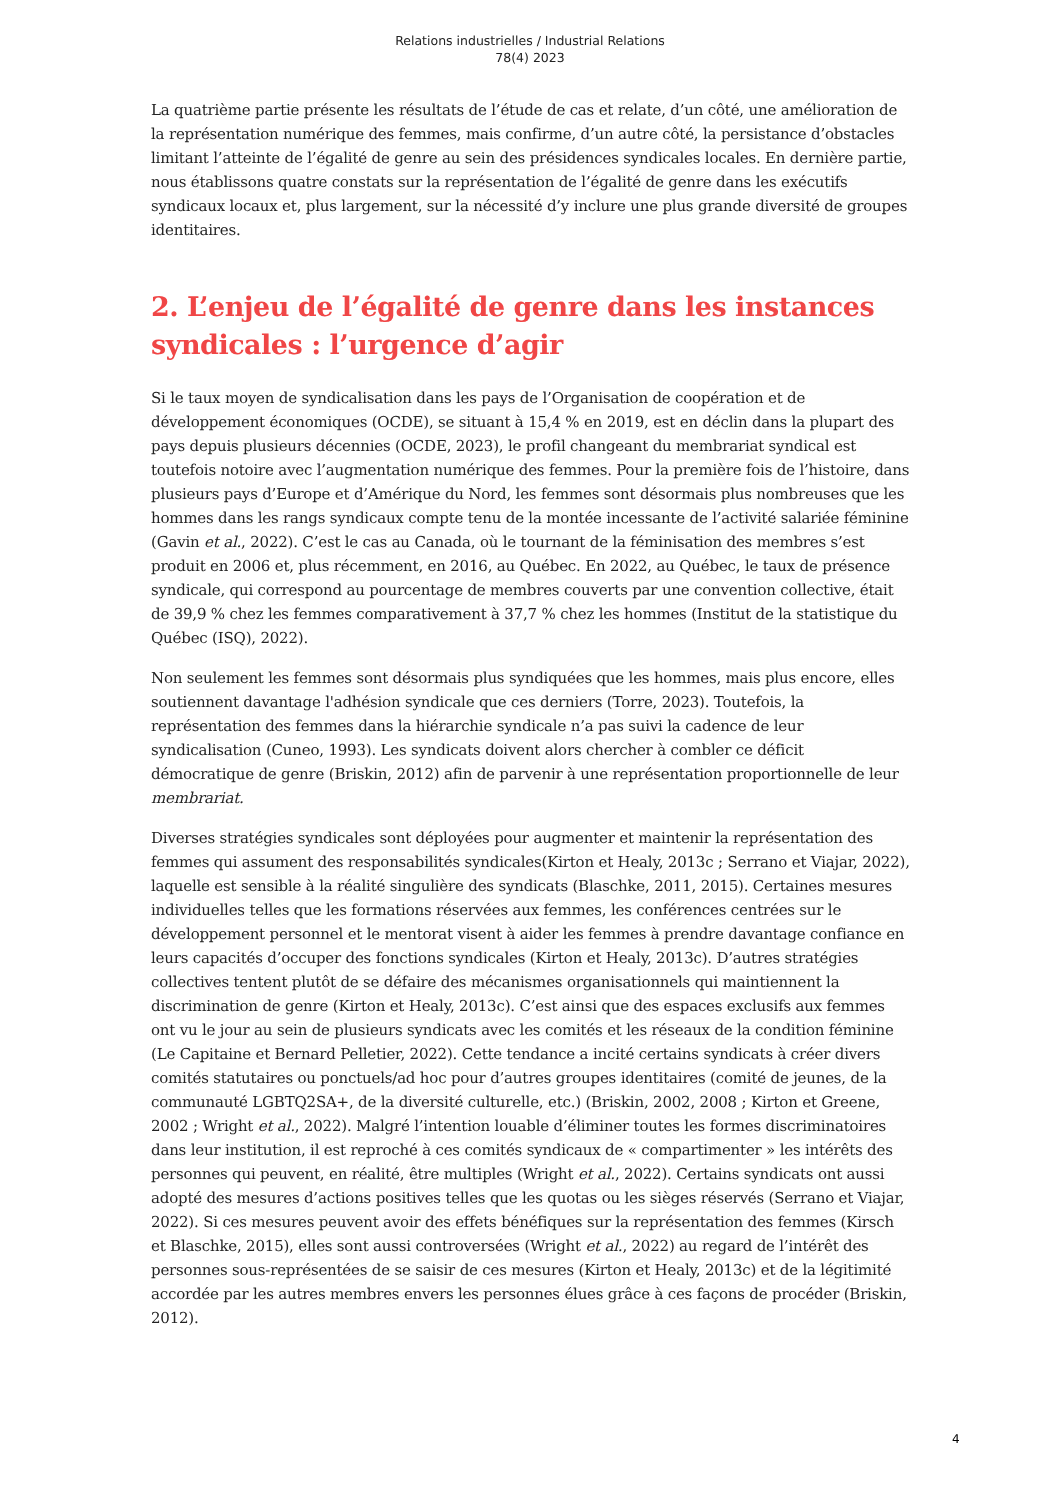Relations industrielles / Industrial Relations
78(4) 2023
La quatrième partie présente les résultats de l’étude de cas et relate, d’un côté, une amélioration de la représentation numérique des femmes, mais confirme, d’un autre côté, la persistance d’obstacles limitant l’atteinte de l’égalité de genre au sein des présidences syndicales locales. En dernière partie, nous établissons quatre constats sur la représentation de l’égalité de genre dans les exécutifs syndicaux locaux et, plus largement, sur la nécessité d’y inclure une plus grande diversité de groupes identitaires.
2. L’enjeu de l’égalité de genre dans les instances syndicales : l’urgence d’agir
Si le taux moyen de syndicalisation dans les pays de l’Organisation de coopération et de développement économiques (OCDE), se situant à 15,4 % en 2019, est en déclin dans la plupart des pays depuis plusieurs décennies (OCDE, 2023), le profil changeant du membrariat syndical est toutefois notoire avec l’augmentation numérique des femmes. Pour la première fois de l’histoire, dans plusieurs pays d’Europe et d’Amérique du Nord, les femmes sont désormais plus nombreuses que les hommes dans les rangs syndicaux compte tenu de la montée incessante de l’activité salariée féminine (Gavin et al., 2022). C’est le cas au Canada, où le tournant de la féminisation des membres s’est produit en 2006 et, plus récemment, en 2016, au Québec. En 2022, au Québec, le taux de présence syndicale, qui correspond au pourcentage de membres couverts par une convention collective, était de 39,9 % chez les femmes comparativement à 37,7 % chez les hommes (Institut de la statistique du Québec (ISQ), 2022).
Non seulement les femmes sont désormais plus syndiquées que les hommes, mais plus encore, elles soutiennent davantage l'adhésion syndicale que ces derniers (Torre, 2023). Toutefois, la représentation des femmes dans la hiérarchie syndicale n’a pas suivi la cadence de leur syndicalisation (Cuneo, 1993). Les syndicats doivent alors chercher à combler ce déficit démocratique de genre (Briskin, 2012) afin de parvenir à une représentation proportionnelle de leur membrariat.
Diverses stratégies syndicales sont déployées pour augmenter et maintenir la représentation des femmes qui assument des responsabilités syndicales(Kirton et Healy, 2013c ; Serrano et Viajar, 2022), laquelle est sensible à la réalité singulière des syndicats (Blaschke, 2011, 2015). Certaines mesures individuelles telles que les formations réservées aux femmes, les conférences centrées sur le développement personnel et le mentorat visent à aider les femmes à prendre davantage confiance en leurs capacités d’occuper des fonctions syndicales (Kirton et Healy, 2013c). D’autres stratégies collectives tentent plutôt de se défaire des mécanismes organisationnels qui maintiennent la discrimination de genre (Kirton et Healy, 2013c). C’est ainsi que des espaces exclusifs aux femmes ont vu le jour au sein de plusieurs syndicats avec les comités et les réseaux de la condition féminine (Le Capitaine et Bernard Pelletier, 2022). Cette tendance a incité certains syndicats à créer divers comités statutaires ou ponctuels/ad hoc pour d’autres groupes identitaires (comité de jeunes, de la communauté LGBTQ2SA+, de la diversité culturelle, etc.) (Briskin, 2002, 2008 ; Kirton et Greene, 2002 ; Wright et al., 2022). Malgré l’intention louable d’éliminer toutes les formes discriminatoires dans leur institution, il est reproché à ces comités syndicaux de « compartimenter » les intérêts des personnes qui peuvent, en réalité, être multiples (Wright et al., 2022). Certains syndicats ont aussi adopté des mesures d’actions positives telles que les quotas ou les sièges réservés (Serrano et Viajar, 2022). Si ces mesures peuvent avoir des effets bénéfiques sur la représentation des femmes (Kirsch et Blaschke, 2015), elles sont aussi controversées (Wright et al., 2022) au regard de l’intérêt des personnes sous-représentées de se saisir de ces mesures (Kirton et Healy, 2013c) et de la légitimité accordée par les autres membres envers les personnes élues grâce à ces façons de procéder (Briskin, 2012).
4